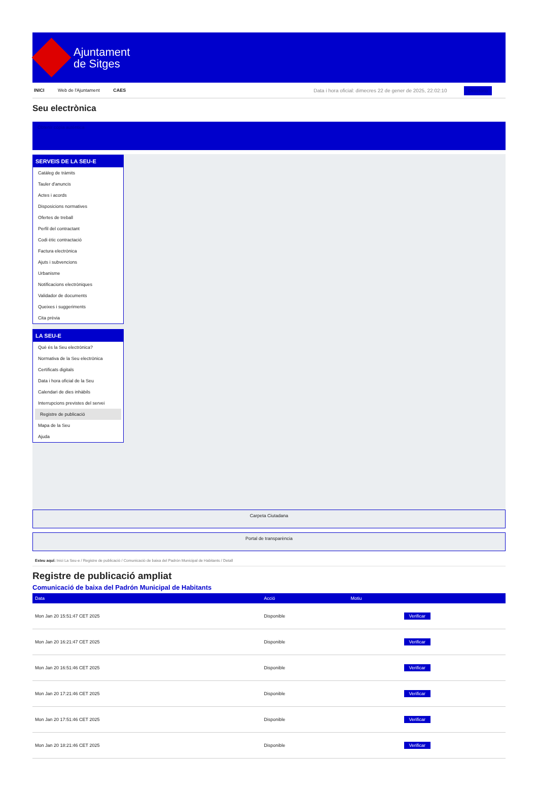Ajuntament
de Sitges
INICI Web de l'Ajuntament CAES
Data i hora oficial: dimecres 22 de gener de 2025, 22:02:10 Directorio
Seu electrònica
Obtenir còpia autèntica
SERVEIS DE LA SEU-E
Catàleg de tràmits
Tauler d'anuncis
Actes i acords
Disposicions normatives
Ofertes de treball
Perfil del contractant
Codi ètic contractació
Factura electrònica
Ajuts i subvencions
Urbanisme
Notificacions electròniques
Validador de documents
Queixes i suggeriments
Cita prèvia
LA SEU-E
Què és la Seu electrònica?
Normativa de la Seu electrònica
Certificats digitals
Data i hora oficial de la Seu
Calendari de dies inhàbils
Interrupcions previstes del servei
Registre de publicació
Mapa de la Seu
Ajuda
Carpeta Ciutadana
Portal de transparència
Esteu aquí: Inici La Seu-e / Registre de publicació / Comunicació de baixa del Padrón Municipal de Habitants / Detall
Registre de publicació ampliat
Comunicació de baixa del Padrón Municipal de Habitants
| Data | Acció | Motiu | |
| --- | --- | --- | --- |
| Mon Jan 20 15:51:47 CET 2025 | Disponible | | Verificar |
| Mon Jan 20 16:21:47 CET 2025 | Disponible | | Verificar |
| Mon Jan 20 16:51:46 CET 2025 | Disponible | | Verificar |
| Mon Jan 20 17:21:46 CET 2025 | Disponible | | Verificar |
| Mon Jan 20 17:51:46 CET 2025 | Disponible | | Verificar |
| Mon Jan 20 18:21:46 CET 2025 | Disponible | | Verificar |